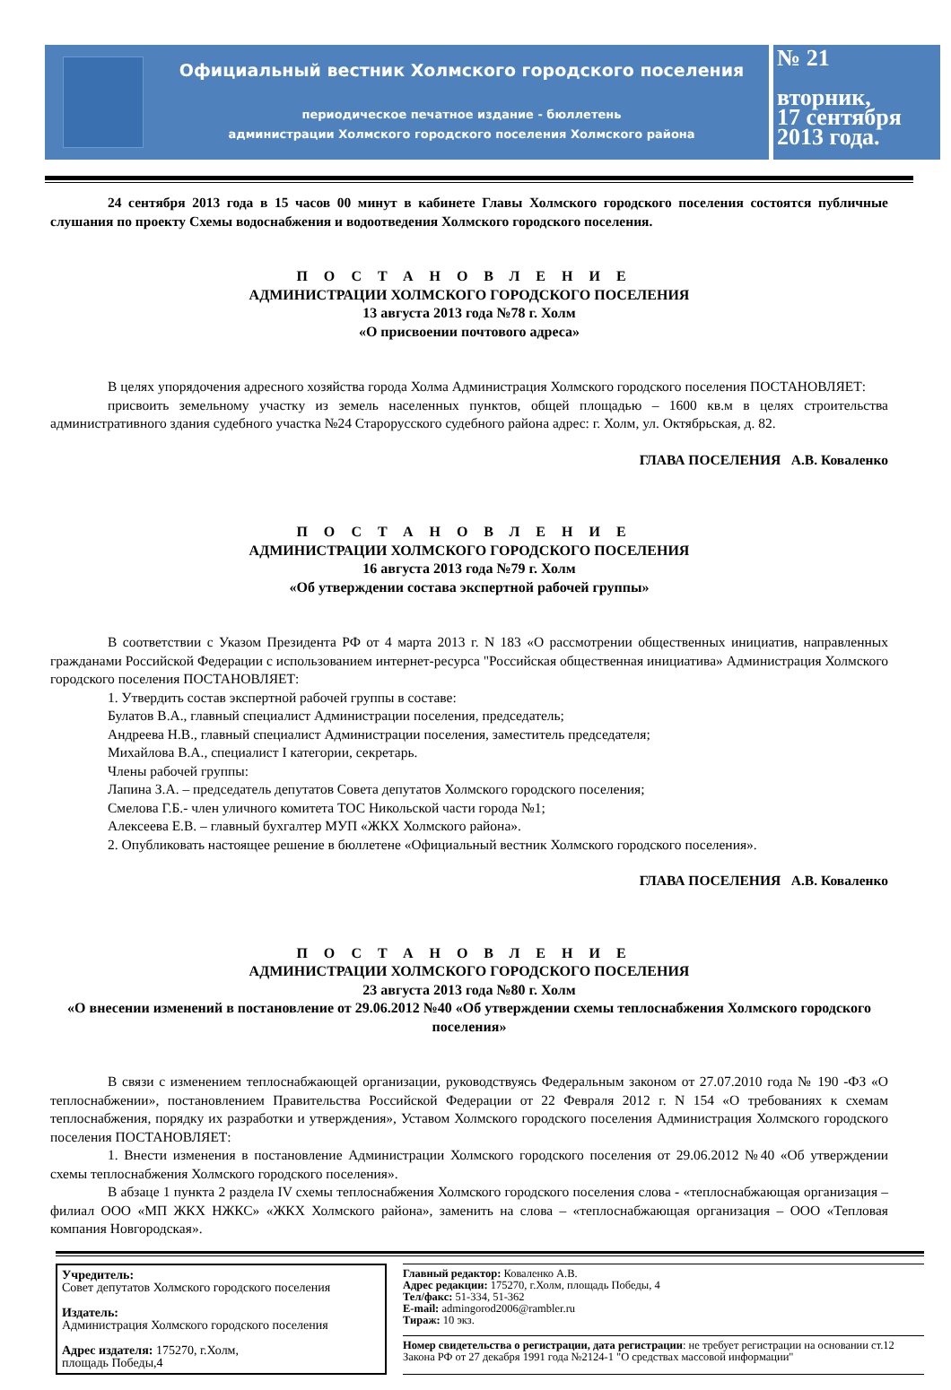Официальный вестник Холмского городского поселения
периодическое печатное издание - бюллетень
администрации Холмского городского поселения Холмского района
№ 21
вторник,
17 сентября
2013 года.
24 сентября 2013 года в 15 часов 00 минут в кабинете Главы Холмского городского поселения состоятся публичные слушания по проекту Схемы водоснабжения и водоотведения Холмского городского поселения.
ПОСТАНОВЛЕНИЕ
АДМИНИСТРАЦИИ ХОЛМСКОГО ГОРОДСКОГО ПОСЕЛЕНИЯ
13 августа 2013 года №78 г. Холм
«О присвоении почтового адреса»
В целях упорядочения адресного хозяйства города Холма Администрация Холмского городского поселения ПОСТАНОВЛЯЕТ:
присвоить земельному участку из земель населенных пунктов, общей площадью – 1600 кв.м в целях строительства административного здания судебного участка №24 Старорусского судебного района адрес: г. Холм, ул. Октябрьская, д. 82.
ГЛАВА ПОСЕЛЕНИЯ А.В. Коваленко
ПОСТАНОВЛЕНИЕ
АДМИНИСТРАЦИИ ХОЛМСКОГО ГОРОДСКОГО ПОСЕЛЕНИЯ
16 августа 2013 года №79 г. Холм
«Об утверждении состава экспертной рабочей группы»
В соответствии с Указом Президента РФ от 4 марта 2013 г. N 183 «О рассмотрении общественных инициатив, направленных гражданами Российской Федерации с использованием интернет-ресурса "Российская общественная инициатива» Администрация Холмского городского поселения ПОСТАНОВЛЯЕТ:
1. Утвердить состав экспертной рабочей группы в составе:
Булатов В.А., главный специалист Администрации поселения, председатель;
Андреева Н.В., главный специалист Администрации поселения, заместитель председателя;
Михайлова В.А., специалист I категории, секретарь.
Члены рабочей группы:
Лапина З.А. – председатель депутатов Совета депутатов Холмского городского поселения;
Смелова Г.Б.- член уличного комитета ТОС Никольской части города №1;
Алексеева Е.В. – главный бухгалтер МУП «ЖКХ Холмского района».
2. Опубликовать настоящее решение в бюллетене «Официальный вестник Холмского городского поселения».
ГЛАВА ПОСЕЛЕНИЯ А.В. Коваленко
ПОСТАНОВЛЕНИЕ
АДМИНИСТРАЦИИ ХОЛМСКОГО ГОРОДСКОГО ПОСЕЛЕНИЯ
23 августа 2013 года №80 г. Холм
«О внесении изменений в постановление от 29.06.2012 №40 «Об утверждении схемы теплоснабжения Холмского городского поселения»
В связи с изменением теплоснабжающей организации, руководствуясь Федеральным законом от 27.07.2010 года № 190 -ФЗ «О теплоснабжении», постановлением Правительства Российской Федерации от 22 Февраля 2012 г. N 154 «О требованиях к схемам теплоснабжения, порядку их разработки и утверждения», Уставом Холмского городского поселения Администрация Холмского городского поселения ПОСТАНОВЛЯЕТ:
1. Внести изменения в постановление Администрации Холмского городского поселения от 29.06.2012 №40 «Об утверждении схемы теплоснабжения Холмского городского поселения».
В абзаце 1 пункта 2 раздела IV схемы теплоснабжения Холмского городского поселения слова - «теплоснабжающая организация – филиал ООО «МП ЖКХ НЖКС» «ЖКХ Холмского района», заменить на слова – «теплоснабжающая организация – ООО «Тепловая компания Новгородская».
Учредитель:
Совет депутатов Холмского городского поселения
Издатель:
Администрация Холмского городского поселения
Адрес издателя: 175270, г.Холм,
площадь Победы,4
Главный редактор: Коваленко А.В.
Адрес редакции: 175270, г.Холм, площадь Победы, 4
Тел/факс: 51-334, 51-362
E-mail: admingorod2006@rambler.ru
Тираж: 10 экз.
Номер свидетельства о регистрации, дата регистрации: не требует регистрации на основании ст.12 Закона РФ от 27 декабря 1991 года №2124-1 "О средствах массовой информации"